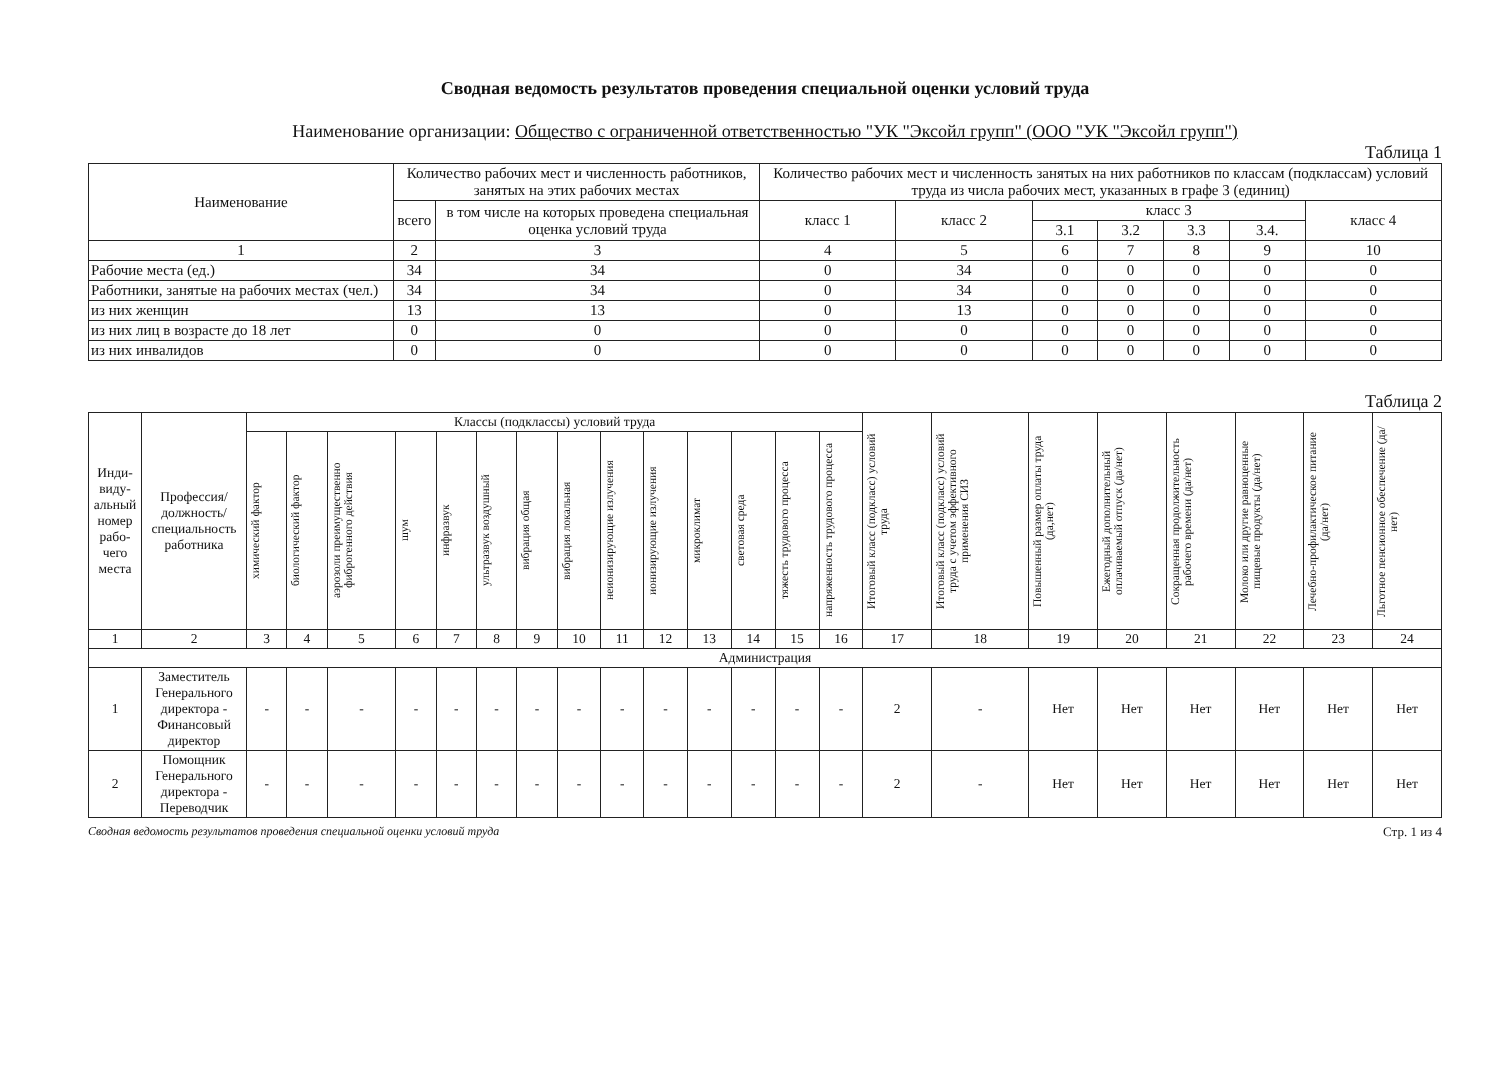Сводная ведомость результатов проведения специальной оценки условий труда
Наименование организации: Общество с ограниченной ответственностью "УК "Эксойл групп" (ООО "УК "Эксойл групп")
Таблица 1
| Наименование | Количество рабочих мест и численность работников, занятых на этих рабочих местах | | Количество рабочих мест и численность занятых на них работников по классам (подклассам) условий труда из числа рабочих мест, указанных в графе 3 (единиц) | | | | | | |
| --- | --- | --- | --- | --- | --- | --- | --- | --- | --- |
| | всего | в том числе на которых проведена специальная оценка условий труда | класс 1 | класс 2 | класс 3 | | | | класс 4 |
| | | | | | 3.1 | 3.2 | 3.3 | 3.4. | |
| 1 | 2 | 3 | 4 | 5 | 6 | 7 | 8 | 9 | 10 |
| Рабочие места (ед.) | 34 | 34 | 0 | 34 | 0 | 0 | 0 | 0 | 0 |
| Работники, занятые на рабочих местах (чел.) | 34 | 34 | 0 | 34 | 0 | 0 | 0 | 0 | 0 |
| из них женщин | 13 | 13 | 0 | 13 | 0 | 0 | 0 | 0 | 0 |
| из них лиц в возрасте до 18 лет | 0 | 0 | 0 | 0 | 0 | 0 | 0 | 0 | 0 |
| из них инвалидов | 0 | 0 | 0 | 0 | 0 | 0 | 0 | 0 | 0 |
Таблица 2
| Ин­ди­ви­ду­аль­ный но­мер рабо­чего места | Профес­сия/долж­ность/специ­альность ра­ботника | Классы (подклассы) условий труда | | | | | | | | | | | | | | Итоговый класс (подкласс) условий труда | Итоговый класс (подкласс) условий труда с учетом эффективного применения СИЗ | Повышенный размер оплаты труда (да,нет) | Ежегодный дополнительный оплачиваемый отпуск (да/нет) | Сокращенная продолжительность рабочего времени (да/нет) | Молоко или другие равноценные пищевые продукты (да/нет) | Лечебно-профилактическое питание (да/нет) | Льготное пенсионное обеспечение (да/нет) |
| --- | --- | --- | --- | --- | --- | --- | --- | --- | --- | --- | --- | --- | --- | --- | --- | --- | --- | --- | --- | --- | --- | --- | --- |
| | | химический фактор | биологический фактор | аэрозоли преимущественно фиброгенного действия | шум | инфразвук | ультразвук воздушный | вибрация общая | вибрация локальная | неионизирующие излучения | ионизирующие излучения | микроклимат | световая среда | тяжесть трудового процесса | напряженность трудового процесса | | | | | | | | |
| 1 | 2 | 3 | 4 | 5 | 6 | 7 | 8 | 9 | 10 | 11 | 12 | 13 | 14 | 15 | 16 | 17 | 18 | 19 | 20 | 21 | 22 | 23 | 24 |
| Администрация | | | | | | | | | | | | | | | | | | | | | | | |
| 1 | Заместитель Генерального директора - Финансовый директор | - | - | - | - | - | - | - | - | - | - | - | - | - | - | 2 | - | Нет | Нет | Нет | Нет | Нет | Нет |
| 2 | Помощник Генерального директора - Переводчик | - | - | - | - | - | - | - | - | - | - | - | - | - | - | 2 | - | Нет | Нет | Нет | Нет | Нет | Нет |
Сводная ведомость результатов проведения специальной оценки условий труда Стр. 1 из 4